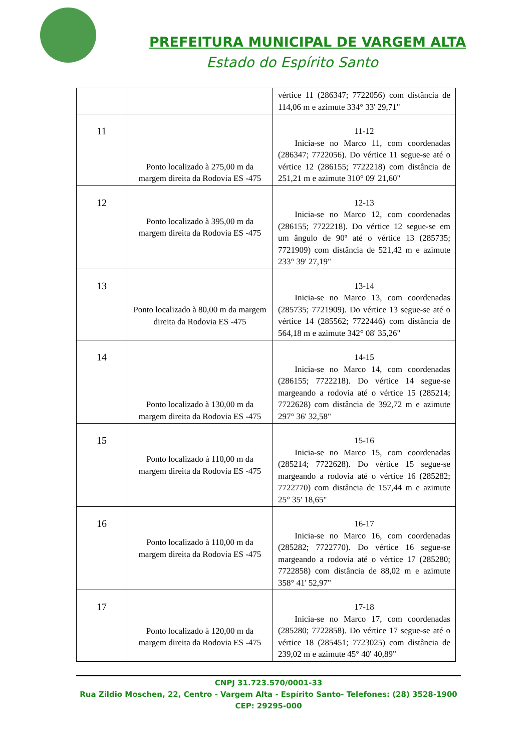PREFEITURA MUNICIPAL DE VARGEM ALTA
Estado do Espírito Santo
| | | vértice 11 (286347; 7722056) com distância de 114,06 m e azimute 334° 33' 29,71" |
| 11 | Ponto localizado à 275,00 m da margem direita da Rodovia ES -475 | 11-12 Inicia-se no Marco 11, com coordenadas (286347; 7722056). Do vértice 11 segue-se até o vértice 12 (286155; 7722218) com distância de 251,21 m e azimute 310° 09' 21,60" |
| 12 | Ponto localizado à 395,00 m da margem direita da Rodovia ES -475 | 12-13 Inicia-se no Marco 12, com coordenadas (286155; 7722218). Do vértice 12 segue-se em um ângulo de 90º até o vértice 13 (285735; 7721909) com distância de 521,42 m e azimute 233° 39' 27,19" |
| 13 | Ponto localizado à 80,00 m da margem direita da Rodovia ES -475 | 13-14 Inicia-se no Marco 13, com coordenadas (285735; 7721909). Do vértice 13 segue-se até o vértice 14 (285562; 7722446) com distância de 564,18 m e azimute 342° 08' 35,26" |
| 14 | Ponto localizado à 130,00 m da margem direita da Rodovia ES -475 | 14-15 Inicia-se no Marco 14, com coordenadas (286155; 7722218). Do vértice 14 segue-se margeando a rodovia até o vértice 15 (285214; 7722628) com distância de 392,72 m e azimute 297° 36' 32,58" |
| 15 | Ponto localizado à 110,00 m da margem direita da Rodovia ES -475 | 15-16 Inicia-se no Marco 15, com coordenadas (285214; 7722628). Do vértice 15 segue-se margeando a rodovia até o vértice 16 (285282; 7722770) com distância de 157,44 m e azimute 25° 35' 18,65" |
| 16 | Ponto localizado à 110,00 m da margem direita da Rodovia ES -475 | 16-17 Inicia-se no Marco 16, com coordenadas (285282; 7722770). Do vértice 16 segue-se margeando a rodovia até o vértice 17 (285280; 7722858) com distância de 88,02 m e azimute 358° 41' 52,97" |
| 17 | Ponto localizado à 120,00 m da margem direita da Rodovia ES -475 | 17-18 Inicia-se no Marco 17, com coordenadas (285280; 7722858). Do vértice 17 segue-se até o vértice 18 (285451; 7723025) com distância de 239,02 m e azimute 45° 40' 40,89" |
CNPJ 31.723.570/0001-33
Rua Zildio Moschen, 22, Centro - Vargem Alta - Espírito Santo- Telefones: (28) 3528-1900
CEP: 29295-000